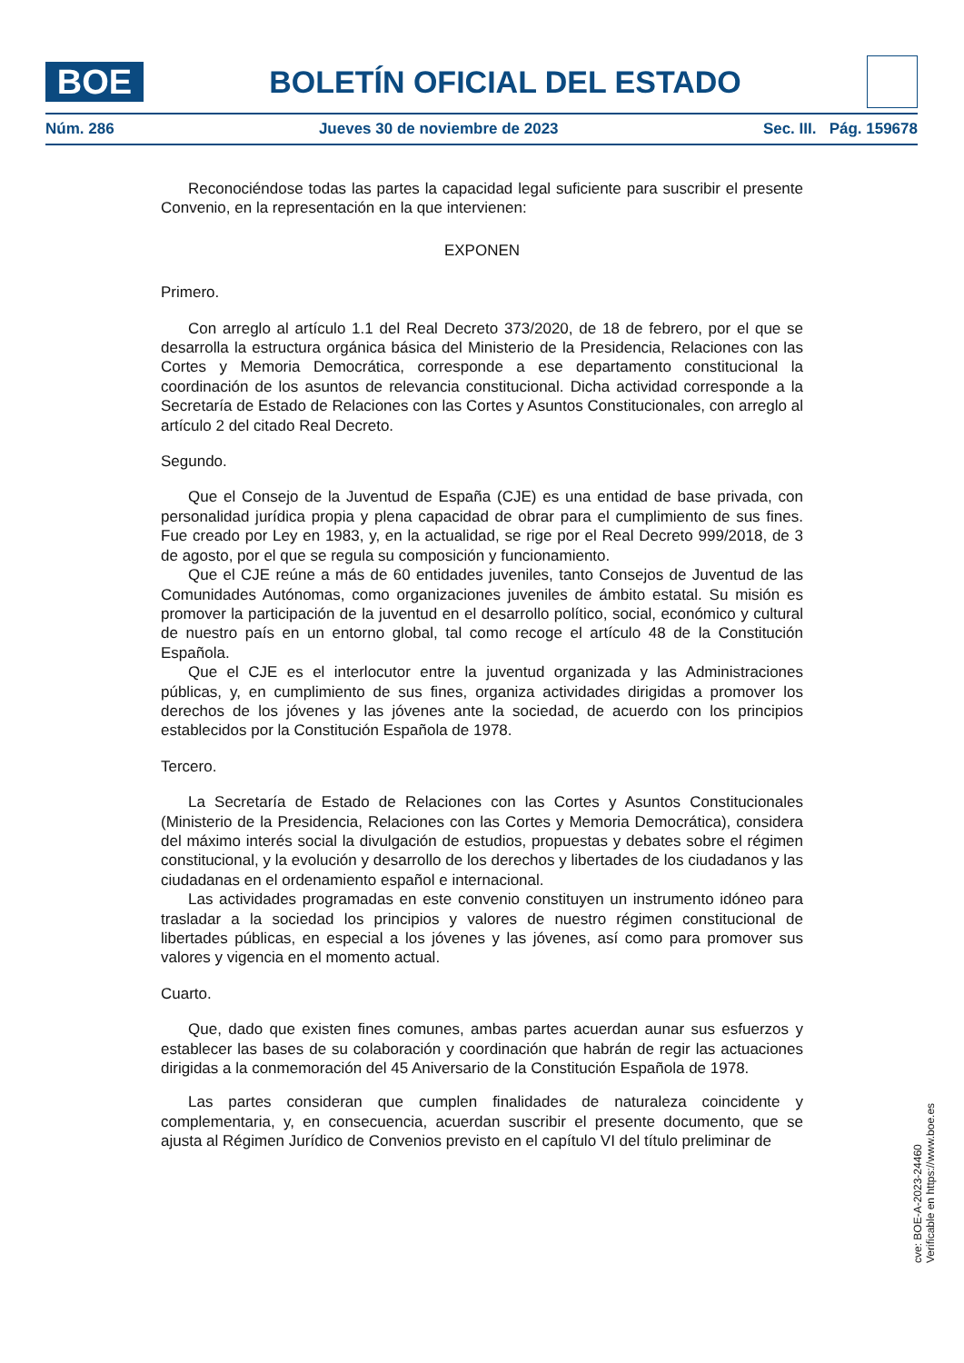BOE
BOLETÍN OFICIAL DEL ESTADO
Núm. 286 Jueves 30 de noviembre de 2023 Sec. III. Pág. 159678
Reconociéndose todas las partes la capacidad legal suficiente para suscribir el presente Convenio, en la representación en la que intervienen:
EXPONEN
Primero.
Con arreglo al artículo 1.1 del Real Decreto 373/2020, de 18 de febrero, por el que se desarrolla la estructura orgánica básica del Ministerio de la Presidencia, Relaciones con las Cortes y Memoria Democrática, corresponde a ese departamento constitucional la coordinación de los asuntos de relevancia constitucional. Dicha actividad corresponde a la Secretaría de Estado de Relaciones con las Cortes y Asuntos Constitucionales, con arreglo al artículo 2 del citado Real Decreto.
Segundo.
Que el Consejo de la Juventud de España (CJE) es una entidad de base privada, con personalidad jurídica propia y plena capacidad de obrar para el cumplimiento de sus fines. Fue creado por Ley en 1983, y, en la actualidad, se rige por el Real Decreto 999/2018, de 3 de agosto, por el que se regula su composición y funcionamiento.
Que el CJE reúne a más de 60 entidades juveniles, tanto Consejos de Juventud de las Comunidades Autónomas, como organizaciones juveniles de ámbito estatal. Su misión es promover la participación de la juventud en el desarrollo político, social, económico y cultural de nuestro país en un entorno global, tal como recoge el artículo 48 de la Constitución Española.
Que el CJE es el interlocutor entre la juventud organizada y las Administraciones públicas, y, en cumplimiento de sus fines, organiza actividades dirigidas a promover los derechos de los jóvenes y las jóvenes ante la sociedad, de acuerdo con los principios establecidos por la Constitución Española de 1978.
Tercero.
La Secretaría de Estado de Relaciones con las Cortes y Asuntos Constitucionales (Ministerio de la Presidencia, Relaciones con las Cortes y Memoria Democrática), considera del máximo interés social la divulgación de estudios, propuestas y debates sobre el régimen constitucional, y la evolución y desarrollo de los derechos y libertades de los ciudadanos y las ciudadanas en el ordenamiento español e internacional.
Las actividades programadas en este convenio constituyen un instrumento idóneo para trasladar a la sociedad los principios y valores de nuestro régimen constitucional de libertades públicas, en especial a los jóvenes y las jóvenes, así como para promover sus valores y vigencia en el momento actual.
Cuarto.
Que, dado que existen fines comunes, ambas partes acuerdan aunar sus esfuerzos y establecer las bases de su colaboración y coordinación que habrán de regir las actuaciones dirigidas a la conmemoración del 45 Aniversario de la Constitución Española de 1978.
Las partes consideran que cumplen finalidades de naturaleza coincidente y complementaria, y, en consecuencia, acuerdan suscribir el presente documento, que se ajusta al Régimen Jurídico de Convenios previsto en el capítulo VI del título preliminar de
cve: BOE-A-2023-24460
Verificable en https://www.boe.es